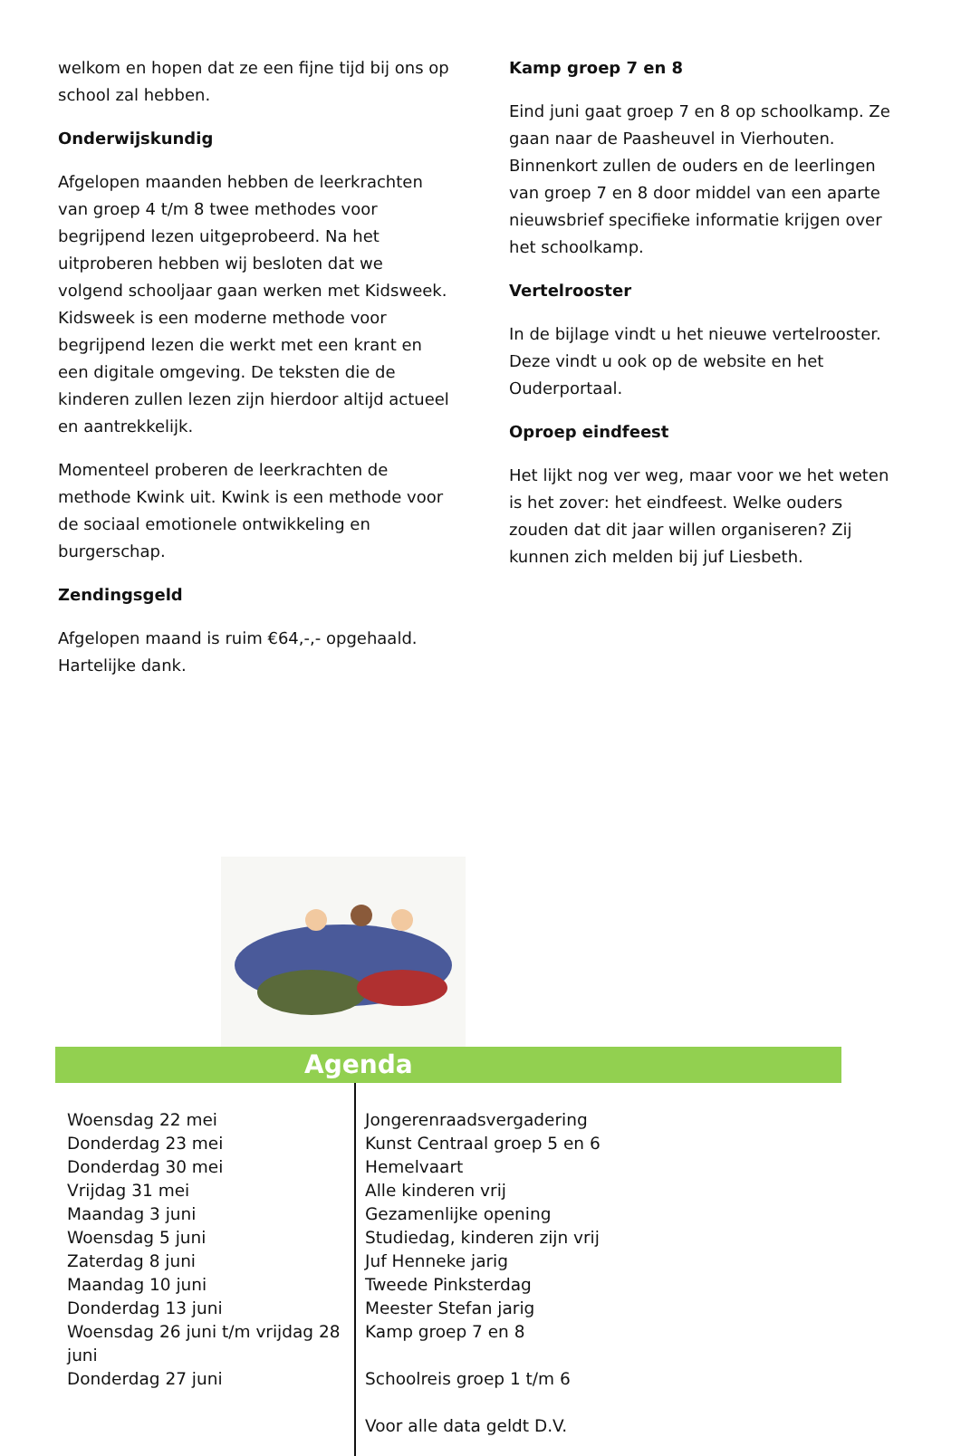welkom en hopen dat ze een fijne tijd bij ons op school zal hebben.
Onderwijskundig
Afgelopen maanden hebben de leerkrachten van groep 4 t/m 8 twee methodes voor begrijpend lezen uitgeprobeerd. Na het uitproberen hebben wij besloten dat we volgend schooljaar gaan werken met Kidsweek. Kidsweek is een moderne methode voor begrijpend lezen die werkt met een krant en een digitale omgeving. De teksten die de kinderen zullen lezen zijn hierdoor altijd actueel en aantrekkelijk.
Momenteel proberen de leerkrachten de methode Kwink uit. Kwink is een methode voor de sociaal emotionele ontwikkeling en burgerschap.
Zendingsgeld
Afgelopen maand is ruim €64,-,- opgehaald. Hartelijke dank.
Kamp groep 7 en 8
Eind juni gaat groep 7 en 8 op schoolkamp. Ze gaan naar de Paasheuvel in Vierhouten. Binnenkort zullen de ouders en de leerlingen van groep 7 en 8 door middel van een aparte nieuwsbrief specifieke informatie krijgen over het schoolkamp.
Vertelrooster
In de bijlage vindt u het nieuwe vertelrooster. Deze vindt u ook op de website en het Ouderportaal.
Oproep eindfeest
Het lijkt nog ver weg, maar voor we het weten is het zover: het eindfeest. Welke ouders zouden dat dit jaar willen organiseren? Zij kunnen zich melden bij juf Liesbeth.
Agenda
Woensdag 22 mei
Donderdag 23 mei
Donderdag 30 mei
Vrijdag 31 mei
Maandag 3 juni
Woensdag 5 juni
Zaterdag 8 juni
Maandag 10 juni
Donderdag 13 juni
Woensdag 26 juni t/m vrijdag 28 juni
Donderdag 27 juni
Jongerenraadsvergadering
Kunst Centraal groep 5 en 6
Hemelvaart
Alle kinderen vrij
Gezamenlijke opening
Studiedag, kinderen zijn vrij
Juf Henneke jarig
Tweede Pinksterdag
Meester Stefan jarig
Kamp groep 7 en 8
Schoolreis groep 1 t/m 6
Voor alle data geldt D.V.